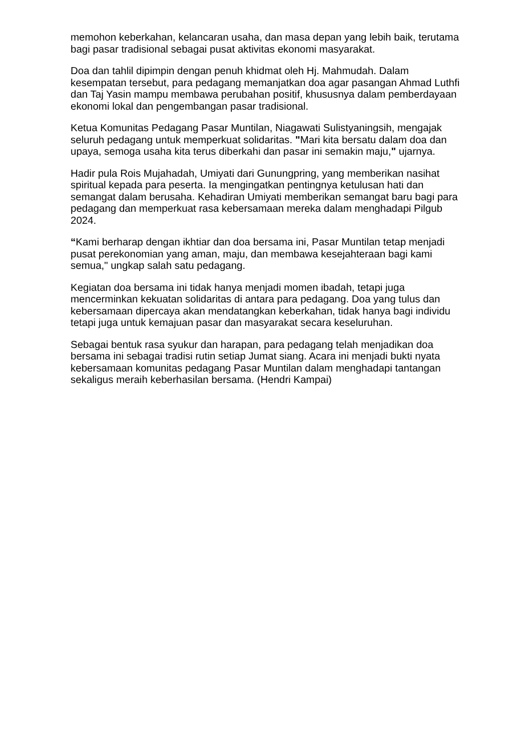memohon keberkahan, kelancaran usaha, dan masa depan yang lebih baik, terutama bagi pasar tradisional sebagai pusat aktivitas ekonomi masyarakat.
Doa dan tahlil dipimpin dengan penuh khidmat oleh Hj. Mahmudah. Dalam kesempatan tersebut, para pedagang memanjatkan doa agar pasangan Ahmad Luthfi dan Taj Yasin mampu membawa perubahan positif, khususnya dalam pemberdayaan ekonomi lokal dan pengembangan pasar tradisional.
Ketua Komunitas Pedagang Pasar Muntilan, Niagawati Sulistyaningsih, mengajak seluruh pedagang untuk memperkuat solidaritas. "Mari kita bersatu dalam doa dan upaya, semoga usaha kita terus diberkahi dan pasar ini semakin maju," ujarnya.
Hadir pula Rois Mujahadah, Umiyati dari Gunungpring, yang memberikan nasihat spiritual kepada para peserta. Ia mengingatkan pentingnya ketulusan hati dan semangat dalam berusaha. Kehadiran Umiyati memberikan semangat baru bagi para pedagang dan memperkuat rasa kebersamaan mereka dalam menghadapi Pilgub 2024.
“Kami berharap dengan ikhtiar dan doa bersama ini, Pasar Muntilan tetap menjadi pusat perekonomian yang aman, maju, dan membawa kesejahteraan bagi kami semua," ungkap salah satu pedagang.
Kegiatan doa bersama ini tidak hanya menjadi momen ibadah, tetapi juga mencerminkan kekuatan solidaritas di antara para pedagang. Doa yang tulus dan kebersamaan dipercaya akan mendatangkan keberkahan, tidak hanya bagi individu tetapi juga untuk kemajuan pasar dan masyarakat secara keseluruhan.
Sebagai bentuk rasa syukur dan harapan, para pedagang telah menjadikan doa bersama ini sebagai tradisi rutin setiap Jumat siang. Acara ini menjadi bukti nyata kebersamaan komunitas pedagang Pasar Muntilan dalam menghadapi tantangan sekaligus meraih keberhasilan bersama. (Hendri Kampai)